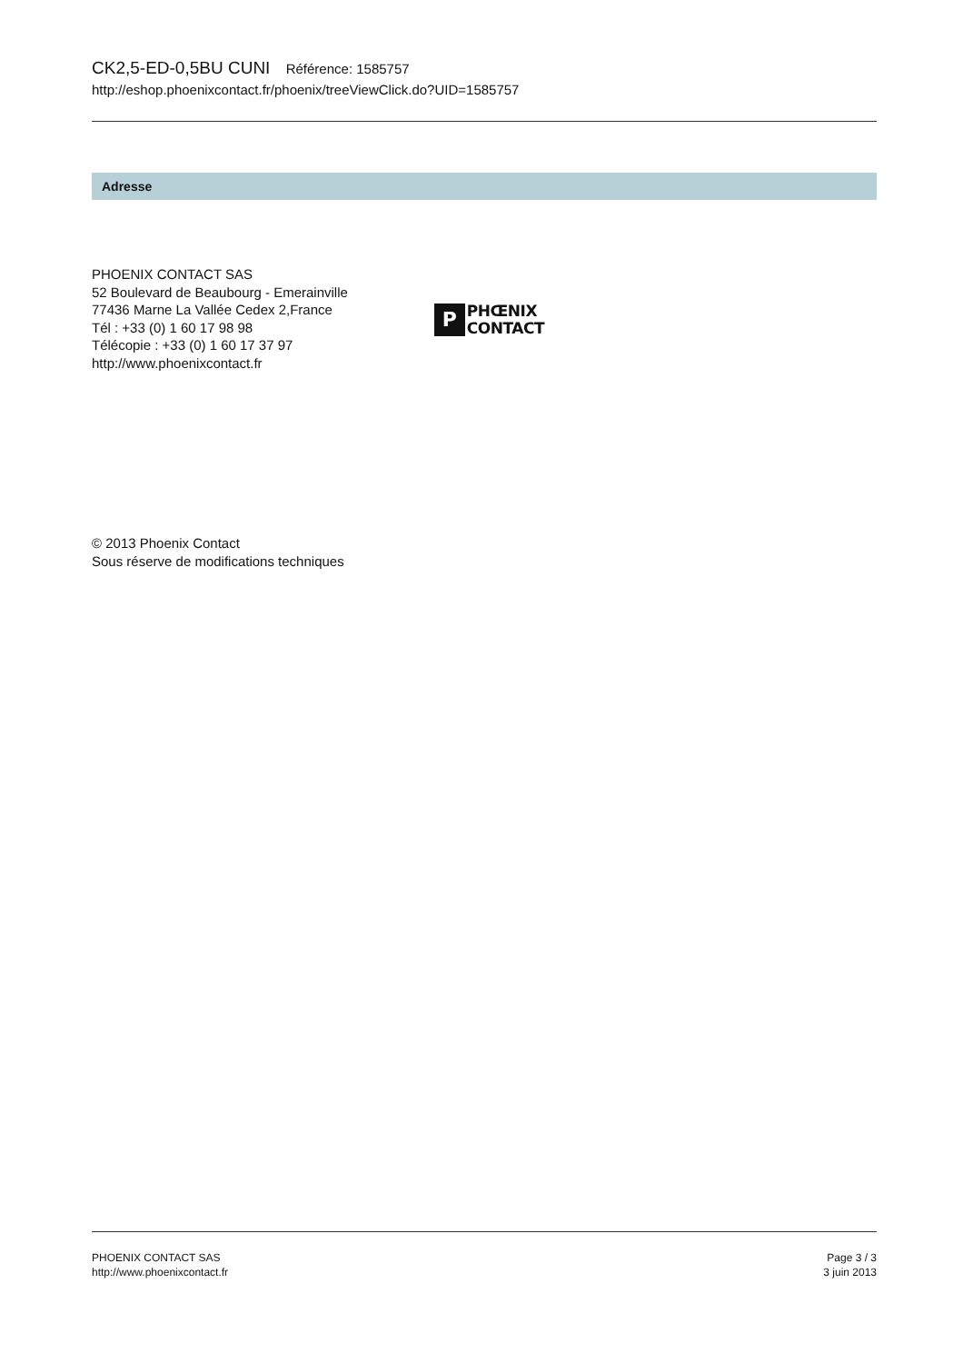CK2,5-ED-0,5BU CUNI Référence: 1585757
http://eshop.phoenixcontact.fr/phoenix/treeViewClick.do?UID=1585757
Adresse
PHOENIX CONTACT SAS
52 Boulevard de Beaubourg - Emerainville
77436 Marne La Vallée Cedex 2,France
Tél : +33 (0) 1 60 17 98 98
Télécopie : +33 (0) 1 60 17 37 97
http://www.phoenixcontact.fr
P
PHŒNIX
CONTACT
© 2013 Phoenix Contact
Sous réserve de modifications techniques
PHOENIX CONTACT SAS
http://www.phoenixcontact.fr
Page 3 / 3
3 juin 2013